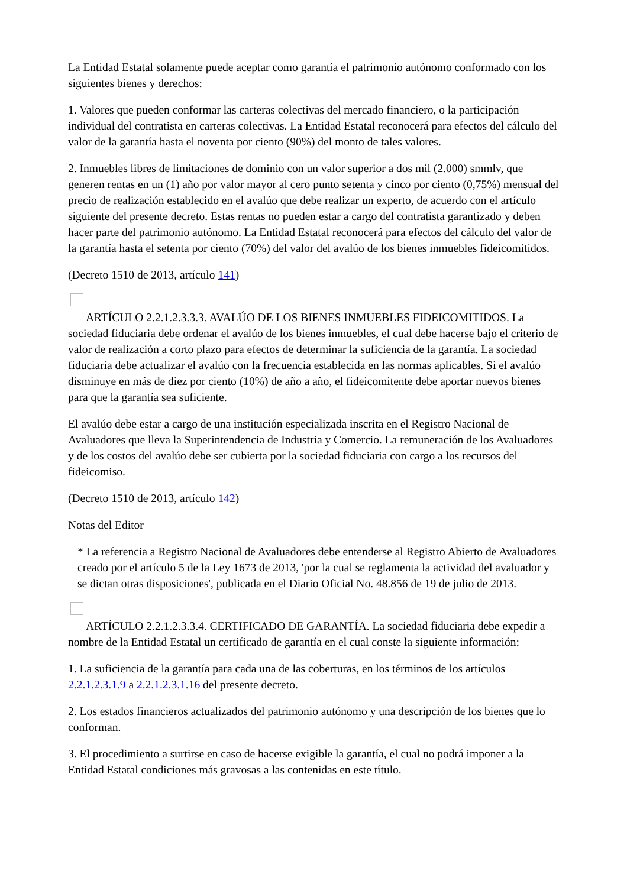La Entidad Estatal solamente puede aceptar como garantía el patrimonio autónomo conformado con los siguientes bienes y derechos:
1. Valores que pueden conformar las carteras colectivas del mercado financiero, o la participación individual del contratista en carteras colectivas. La Entidad Estatal reconocerá para efectos del cálculo del valor de la garantía hasta el noventa por ciento (90%) del monto de tales valores.
2. Inmuebles libres de limitaciones de dominio con un valor superior a dos mil (2.000) smmlv, que generen rentas en un (1) año por valor mayor al cero punto setenta y cinco por ciento (0,75%) mensual del precio de realización establecido en el avalúo que debe realizar un experto, de acuerdo con el artículo siguiente del presente decreto. Estas rentas no pueden estar a cargo del contratista garantizado y deben hacer parte del patrimonio autónomo. La Entidad Estatal reconocerá para efectos del cálculo del valor de la garantía hasta el setenta por ciento (70%) del valor del avalúo de los bienes inmuebles fideicomitidos.
(Decreto 1510 de 2013, artículo 141)
ARTÍCULO 2.2.1.2.3.3.3. AVALÚO DE LOS BIENES INMUEBLES FIDEICOMITIDOS. La sociedad fiduciaria debe ordenar el avalúo de los bienes inmuebles, el cual debe hacerse bajo el criterio de valor de realización a corto plazo para efectos de determinar la suficiencia de la garantía. La sociedad fiduciaria debe actualizar el avalúo con la frecuencia establecida en las normas aplicables. Si el avalúo disminuye en más de diez por ciento (10%) de año a año, el fideicomitente debe aportar nuevos bienes para que la garantía sea suficiente.
El avalúo debe estar a cargo de una institución especializada inscrita en el Registro Nacional de Avaluadores que lleva la Superintendencia de Industria y Comercio. La remuneración de los Avaluadores y de los costos del avalúo debe ser cubierta por la sociedad fiduciaria con cargo a los recursos del fideicomiso.
(Decreto 1510 de 2013, artículo 142)
Notas del Editor
* La referencia a Registro Nacional de Avaluadores debe entenderse al Registro Abierto de Avaluadores creado por el artículo 5 de la Ley 1673 de 2013, 'por la cual se reglamenta la actividad del avaluador y se dictan otras disposiciones', publicada en el Diario Oficial No. 48.856 de 19 de julio de 2013.
ARTÍCULO 2.2.1.2.3.3.4. CERTIFICADO DE GARANTÍA. La sociedad fiduciaria debe expedir a nombre de la Entidad Estatal un certificado de garantía en el cual conste la siguiente información:
1. La suficiencia de la garantía para cada una de las coberturas, en los términos de los artículos 2.2.1.2.3.1.9 a 2.2.1.2.3.1.16 del presente decreto.
2. Los estados financieros actualizados del patrimonio autónomo y una descripción de los bienes que lo conforman.
3. El procedimiento a surtirse en caso de hacerse exigible la garantía, el cual no podrá imponer a la Entidad Estatal condiciones más gravosas a las contenidas en este título.